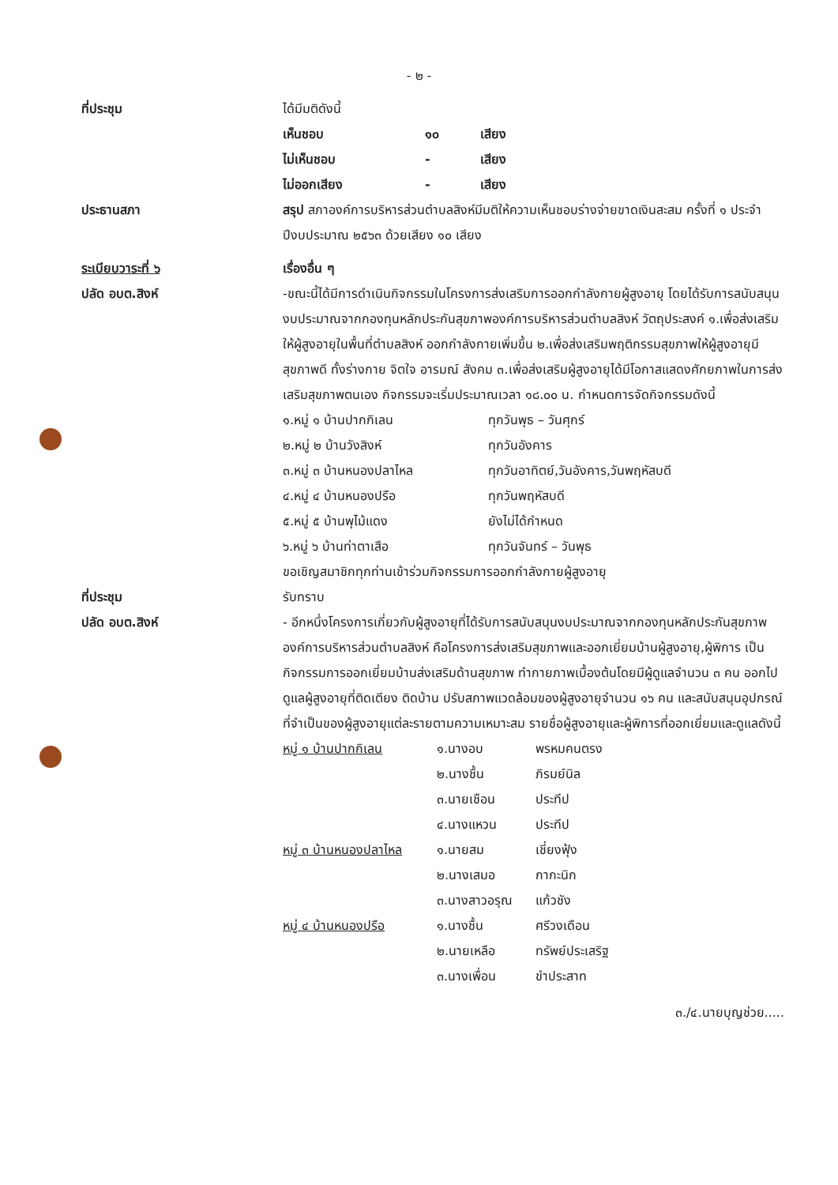- ๒ -
ที่ประชุม ได้มีมติดังนี้
เห็นชอบ ๑๐ เสียง ไม่เห็นชอบ - เสียง ไม่ออกเสียง - เสียง
ประธานสภา สรุป สภาองค์การบริหารส่วนตำบลสิงห์มีมติให้ความเห็นชอบร่างจ่ายขาดเงินสะสม ครั้งที่ ๑ ประจำปีงบประมาณ ๒๕๖๓ ด้วยเสียง ๑๐ เสียง
ระเบียบวาระที่ ๖
ปลัด อบต.สิงห์
เรื่องอื่น ๆ
-ขณะนี้ได้มีการดำเนินกิจกรรมในโครงการส่งเสริมการออกกำลังกายผู้สูงอายุ โดยได้รับการสนับสนุนงบประมาณจากกองทุนหลักประกันสุขภาพองค์การบริหารส่วนตำบลสิงห์ วัตถุประสงค์ ๑.เพื่อส่งเสริมให้ผู้สูงอายุในพื้นที่ตำบลสิงห์ ออกกำลังกายเพิ่มขึ้น ๒.เพื่อส่งเสริมพฤติกรรมสุขภาพให้ผู้สูงอายุมีสุขภาพดี ทั้งร่างกาย จิตใจ อารมณ์ สังคม ๓.เพื่อส่งเสริมผู้สูงอายุได้มีโอกาสแสดงศักยภาพในการส่งเสริมสุขภาพตนเอง กิจกรรมจะเริ่มประมาณเวลา ๑๘.๐๐ น. กำหนดการจัดกิจกรรมดังนี้
๑.หมู่ ๑ บ้านปากกิเลน ทุกวันพุธ – วันศุกร์ ๒.หมู่ ๒ บ้านวังสิงห์ ทุกวันอังคาร ๓.หมู่ ๓ บ้านหนองปลาไหล ทุกวันอาทิตย์,วันอังคาร,วันพฤหัสบดี ๔.หมู่ ๔ บ้านหนองปรือ ทุกวันพฤหัสบดี ๕.หมู่ ๕ บ้านพุไม้แดง ยังไม่ได้กำหนด ๖.หมู่ ๖ บ้านท่าตาเสือ ทุกวันจันทร์ – วันพุธ
ขอเชิญสมาชิกทุกท่านเข้าร่วมกิจกรรมการออกกำลังกายผู้สูงอายุ
ที่ประชุม
ปลัด อบต.สิงห์
รับทราบ
- อีกหนึ่งโครงการเกี่ยวกับผู้สูงอายุที่ได้รับการสนับสนุนงบประมาณจากกองทุนหลักประกันสุขภาพองค์การบริหารส่วนตำบลสิงห์ คือโครงการส่งเสริมสุขภาพและออกเยี่ยมบ้านผู้สูงอายุ,ผู้พิการ เป็นกิจกรรมการออกเยี่ยมบ้านส่งเสริมด้านสุขภาพ ทำกายภาพเบื้องต้นโดยมีผู้ดูแลจำนวน ๓ คน ออกไปดูแลผู้สูงอายุที่ติดเตียง ติดบ้าน ปรับสภาพแวดล้อมของผู้สูงอายุจำนวน ๑๖ คน และสนับสนุนอุปกรณ์ที่จำเป็นของผู้สูงอายุแต่ละรายตามความเหมาะสม รายชื่อผู้สูงอายุและผู้พิการที่ออกเยี่ยมและดูแลดังนี้
หมู่ ๑ บ้านปากกิเลน ๑.นางอบ พรหมคนตรง ๒.นางชื้น ภิรมย์นิล ๓.นายเชือน ประทีป ๔.นางแหวน ประทีป หมู่ ๓ บ้านหนองปลาไหล ๑.นายสม เชี่ยงฟุ้ง ๒.นางเสมอ กากะนิก ๓.นางสาวอรุณ แก้วชัง หมู่ ๔ บ้านหนองปรือ ๑.นางชื้น ศรีวงเดือน ๒.นายเหลือ ทรัพย์ประเสริฐ ๓.นางเพื่อน ขำประสาท
๓./๔.นายบุญช่วย.....